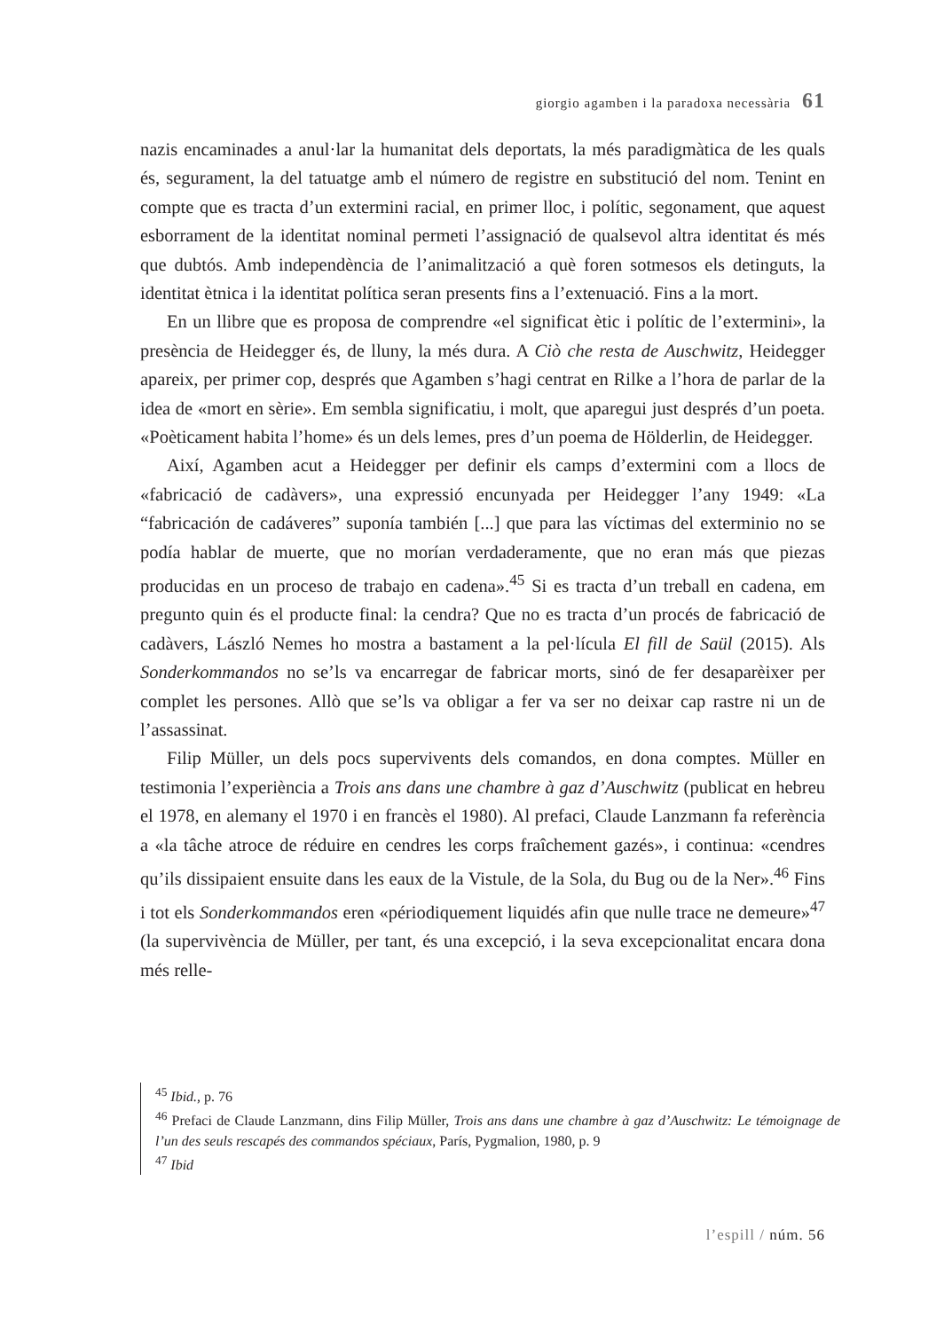giorgio agamben i la paradoxa necessària 61
nazis encaminades a anul·lar la humanitat dels deportats, la més paradigmàtica de les quals és, segurament, la del tatuatge amb el número de registre en substitució del nom. Tenint en compte que es tracta d’un extermini racial, en primer lloc, i polític, segonament, que aquest esborrament de la identitat nominal permeti l’assignació de qualsevol altra identitat és més que dubtós. Amb independència de l’animalització a què foren sotmesos els detinguts, la identitat ètnica i la identitat política seran presents fins a l’extenuació. Fins a la mort.
En un llibre que es proposa de comprendre «el significat ètic i polític de l’extermini», la presència de Heidegger és, de lluny, la més dura. A Ciò che resta de Auschwitz, Heidegger apareix, per primer cop, després que Agamben s’hagi centrat en Rilke a l’hora de parlar de la idea de «mort en sèrie». Em sembla significatiu, i molt, que aparegui just després d’un poeta. «Poèticament habita l’home» és un dels lemes, pres d’un poema de Hölderlin, de Heidegger.
Així, Agamben acut a Heidegger per definir els camps d’extermini com a llocs de «fabricació de cadàvers», una expressió encunyada per Heidegger l’any 1949: «La “fabricación de cadáveres” suponía también [...] que para las víctimas del exterminio no se podía hablar de muerte, que no morían verdaderamente, que no eran más que piezas producidas en un proceso de trabajo en cadena».<sup>45</sup> Si es tracta d’un treball en cadena, em pregunto quin és el producte final: la cendra? Que no es tracta d’un procés de fabricació de cadàvers, László Nemes ho mostra a bastament a la pel·lícula El fill de Saül (2015). Als Sonderkommandos no se’ls va encarregar de fabricar morts, sinó de fer desaparèixer per complet les persones. Allò que se’ls va obligar a fer va ser no deixar cap rastre ni un de l’assassinat.
Filip Müller, un dels pocs supervivents dels comandos, en dona comptes. Müller en testimonia l’experiència a Trois ans dans une chambre à gaz d’Auschwitz (publicat en hebreu el 1978, en alemany el 1970 i en francès el 1980). Al prefaci, Claude Lanzmann fa referència a «la tâche atroce de réduire en cendres les corps fraîchement gazés», i continua: «cendres qu’ils dissipaient ensuite dans les eaux de la Vistule, de la Sola, du Bug ou de la Ner».<sup>46</sup> Fins i tot els Sonderkommandos eren «périodiquement liquidés afin que nulle trace ne demeure»<sup>47</sup> (la supervivència de Müller, per tant, és una excepció, i la seva excepcionalitat encara dona més relle-
<sup>45</sup> Ibid., p. 76
<sup>46</sup> Prefaci de Claude Lanzmann, dins Filip Müller, Trois ans dans une chambre à gaz d’Auschwitz: Le témoignage de l’un des seuls rescapés des commandos spéciaux, París, Pygmalion, 1980, p. 9
<sup>47</sup> Ibid
l’espill / núm. 56